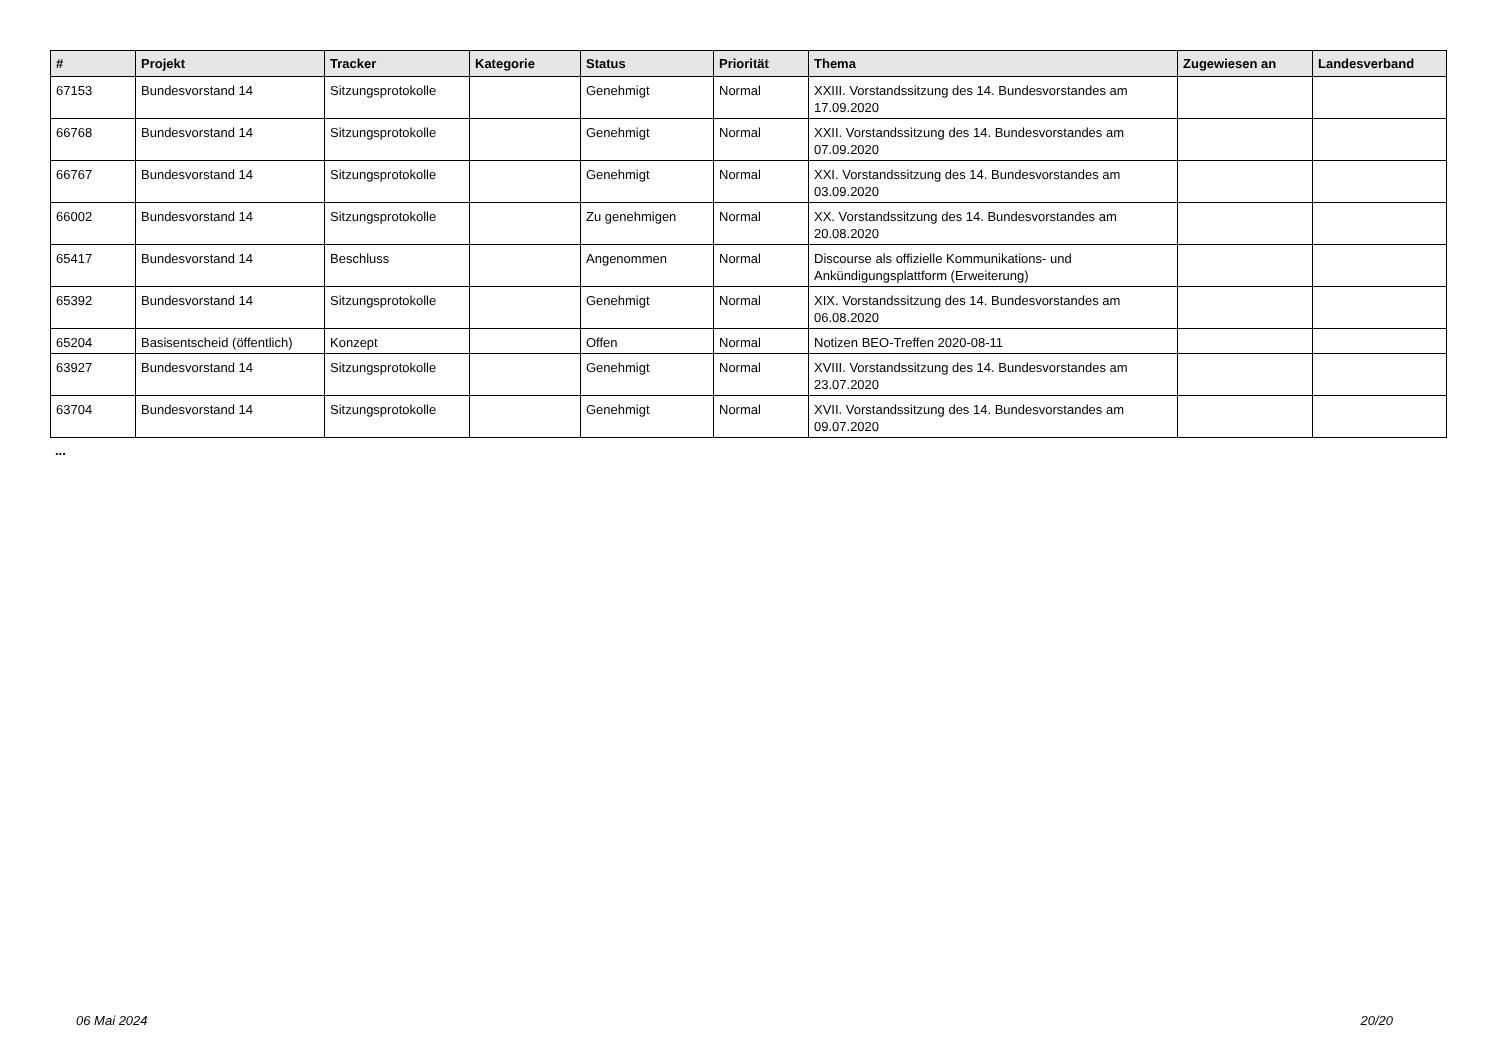| # | Projekt | Tracker | Kategorie | Status | Priorität | Thema | Zugewiesen an | Landesverband |
| --- | --- | --- | --- | --- | --- | --- | --- | --- |
| 67153 | Bundesvorstand 14 | Sitzungsprotokolle | | Genehmigt | Normal | XXIII. Vorstandssitzung des 14. Bundesvorstandes am 17.09.2020 | | |
| 66768 | Bundesvorstand 14 | Sitzungsprotokolle | | Genehmigt | Normal | XXII. Vorstandssitzung des 14. Bundesvorstandes am 07.09.2020 | | |
| 66767 | Bundesvorstand 14 | Sitzungsprotokolle | | Genehmigt | Normal | XXI. Vorstandssitzung des 14. Bundesvorstandes am 03.09.2020 | | |
| 66002 | Bundesvorstand 14 | Sitzungsprotokolle | | Zu genehmigen | Normal | XX. Vorstandssitzung des 14. Bundesvorstandes am 20.08.2020 | | |
| 65417 | Bundesvorstand 14 | Beschluss | | Angenommen | Normal | Discourse als offizielle Kommunikations- und Ankündigungsplattform (Erweiterung) | | |
| 65392 | Bundesvorstand 14 | Sitzungsprotokolle | | Genehmigt | Normal | XIX. Vorstandssitzung des 14. Bundesvorstandes am 06.08.2020 | | |
| 65204 | Basisentscheid (öffentlich) | Konzept | | Offen | Normal | Notizen BEO-Treffen 2020-08-11 | | |
| 63927 | Bundesvorstand 14 | Sitzungsprotokolle | | Genehmigt | Normal | XVIII. Vorstandssitzung des 14. Bundesvorstandes am 23.07.2020 | | |
| 63704 | Bundesvorstand 14 | Sitzungsprotokolle | | Genehmigt | Normal | XVII. Vorstandssitzung des 14. Bundesvorstandes am 09.07.2020 | | |
...
06 Mai 2024 20/20